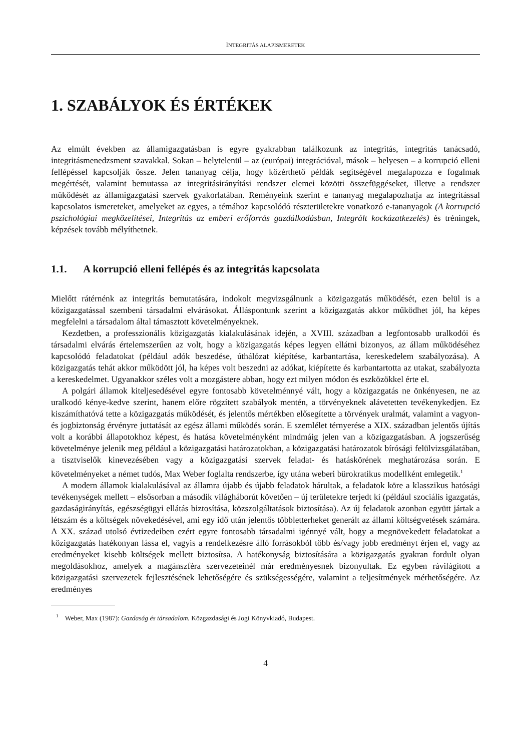INTEGRITÁS ALAPISMERETEK
1. SZABÁLYOK ÉS ÉRTÉKEK
Az elmúlt években az államigazgatásban is egyre gyakrabban találkozunk az integritás, integritás tanácsadó, integritásmenedzsment szavakkal. Sokan – helytelenül – az (európai) integrációval, mások – helyesen – a korrupció elleni fellépéssel kapcsolják össze. Jelen tananyag célja, hogy közérthető példák segítségével megalapozza e fogalmak megértését, valamint bemutassa az integritásirányítási rendszer elemei közötti összefüggéseket, illetve a rendszer működését az államigazgatási szervek gyakorlatában. Reményeink szerint e tananyag megalapozhatja az integritással kapcsolatos ismereteket, amelyeket az egyes, a témához kapcsolódó részterületekre vonatkozó e-tananyagok (A korrupció pszichológiai megközelítései, Integritás az emberi erőforrás gazdálkodásban, Integrált kockázatkezelés) és tréningek, képzések tovább mélyíthetnek.
1.1. A korrupció elleni fellépés és az integritás kapcsolata
Mielőtt rátérnénk az integritás bemutatására, indokolt megvizsgálnunk a közigazgatás működését, ezen belül is a közigazgatással szembeni társadalmi elvárásokat. Álláspontunk szerint a közigazgatás akkor működhet jól, ha képes megfelelni a társadalom által támasztott követelményeknek.
Kezdetben, a professzionális közigazgatás kialakulásának idején, a XVIII. században a legfontosabb uralkodói és társadalmi elvárás értelemszerűen az volt, hogy a közigazgatás képes legyen ellátni bizonyos, az állam működéséhez kapcsolódó feladatokat (például adók beszedése, úthálózat kiépítése, karbantartása, kereskedelem szabályozása). A közigazgatás tehát akkor működött jól, ha képes volt beszedni az adókat, kiépítette és karbantartotta az utakat, szabályozta a kereskedelmet. Ugyanakkor széles volt a mozgástere abban, hogy ezt milyen módon és eszközökkel érte el.
A polgári államok kiteljesedésével egyre fontosabb követelménnyé vált, hogy a közigazgatás ne önkényesen, ne az uralkodó kénye-kedve szerint, hanem előre rögzített szabályok mentén, a törvényeknek alávetetten tevékenykedjen. Ez kiszámíthatóvá tette a közigazgatás működését, és jelentős mértékben elősegítette a törvények uralmát, valamint a vagyon- és jogbiztonság érvényre juttatását az egész állami működés során. E szemlélet térnyerése a XIX. században jelentős újítás volt a korábbi állapotokhoz képest, és hatása követelményként mindmáig jelen van a közigazgatásban. A jogszerűség követelménye jelenik meg például a közigazgatási határozatokban, a közigazgatási határozatok bírósági felülvizsgálatában, a tisztviselők kinevezésében vagy a közigazgatási szervek feladat- és hatáskörének meghatározása során. E követelményeket a német tudós, Max Weber foglalta rendszerbe, így utána weberi bürokratikus modellként emlegetik.<sup>1</sup>
A modern államok kialakulásával az államra újabb és újabb feladatok hárultak, a feladatok köre a klasszikus hatósági tevékenységek mellett – elsősorban a második világháborút követően – új területekre terjedt ki (például szociális igazgatás, gazdaságirányítás, egészségügyi ellátás biztosítása, közszolgáltatások biztosítása). Az új feladatok azonban együtt jártak a létszám és a költségek növekedésével, ami egy idő után jelentős többletterheket generált az állami költségvetések számára. A XX. század utolsó évtizedeiben ezért egyre fontosabb társadalmi igénnyé vált, hogy a megnövekedett feladatokat a közigazgatás hatékonyan lássa el, vagyis a rendelkezésre álló forrásokból több és/vagy jobb eredményt érjen el, vagy az eredményeket kisebb költségek mellett biztosítsa. A hatékonyság biztosítására a közigazgatás gyakran fordult olyan megoldásokhoz, amelyek a magánszféra szervezeteinél már eredményesnek bizonyultak. Ez egyben rávilágított a közigazgatási szervezetek fejlesztésének lehetőségére és szükségességére, valamint a teljesítmények mérhetőségére. Az eredményes
<sup>1</sup> Weber, Max (1987): Gazdaság és társadalom. Közgazdasági és Jogi Könyvkiadó, Budapest.
4